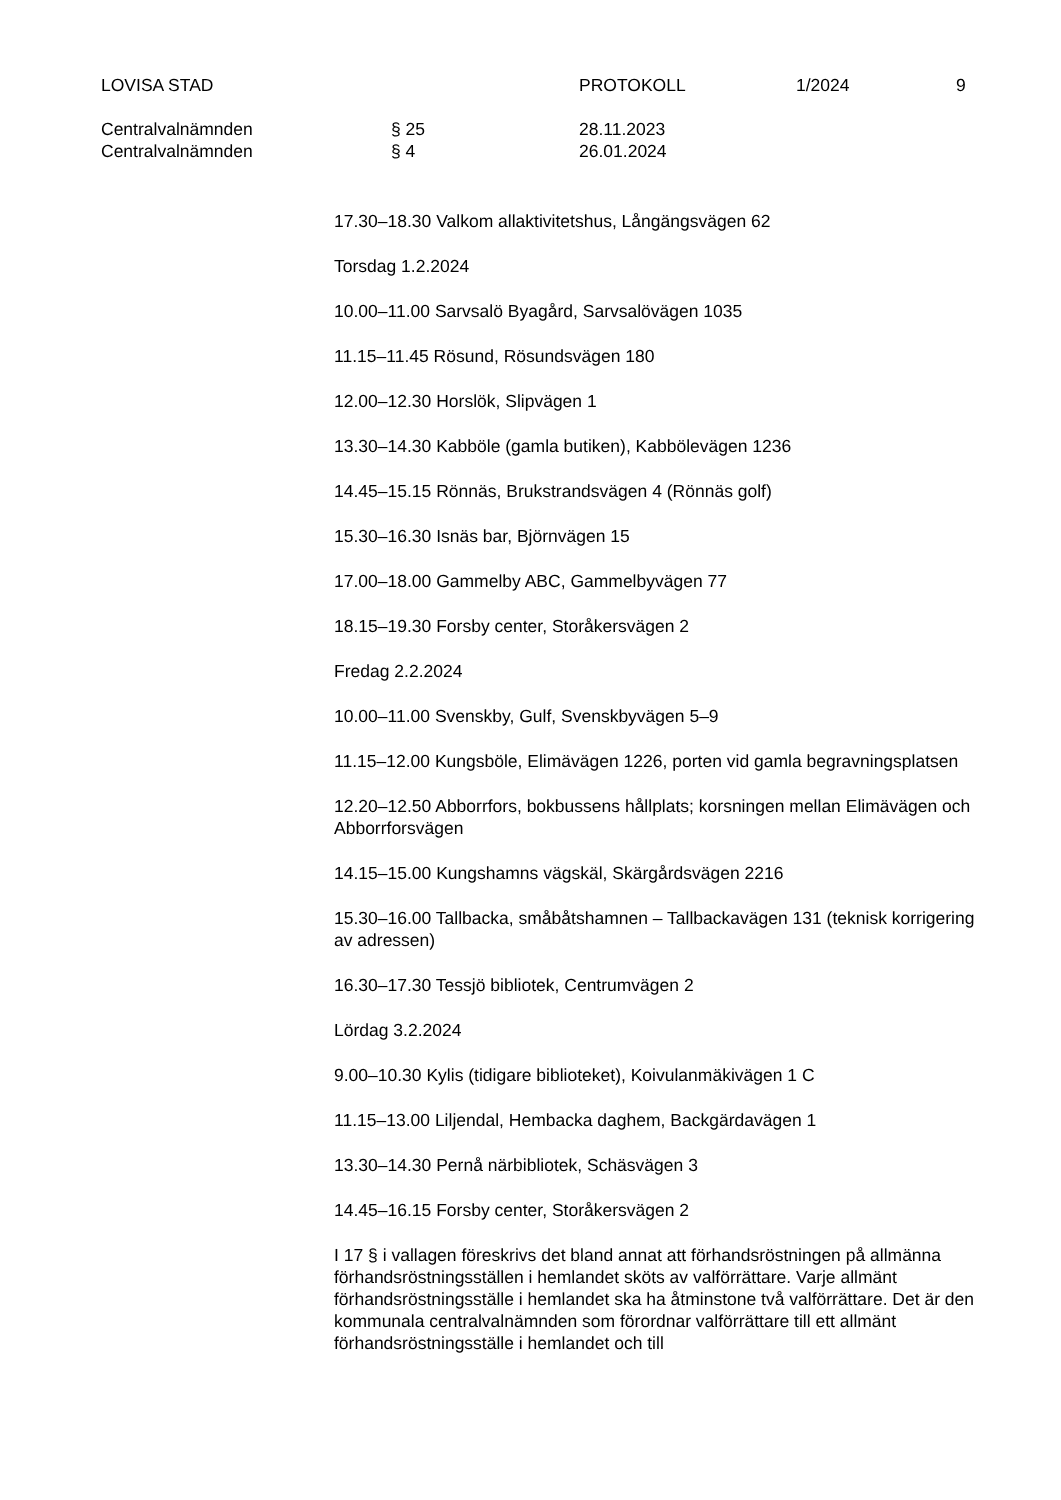LOVISA STAD PROTOKOLL 1/2024 9
Centralvalnämnden § 25 28.11.2023
Centralvalnämnden § 4 26.01.2024
17.30–18.30 Valkom allaktivitetshus, Långängsvägen 62
Torsdag 1.2.2024
10.00–11.00 Sarvsalö Byagård, Sarvsalövägen 1035
11.15–11.45 Rösund, Rösundsvägen 180
12.00–12.30 Horslök, Slipvägen 1
13.30–14.30 Kabböle (gamla butiken), Kabbölevägen 1236
14.45–15.15 Rönnäs, Brukstrandsvägen 4 (Rönnäs golf)
15.30–16.30 Isnäs bar, Björnvägen 15
17.00–18.00 Gammelby ABC, Gammelbyvägen 77
18.15–19.30 Forsby center, Storåkersvägen 2
Fredag 2.2.2024
10.00–11.00 Svenskby, Gulf, Svenskbyvägen 5–9
11.15–12.00 Kungsböle, Elimävägen 1226, porten vid gamla begravningsplatsen
12.20–12.50 Abborrfors, bokbussens hållplats; korsningen mellan Elimävägen och Abborrforsvägen
14.15–15.00 Kungshamns vägskäl, Skärgårdsvägen 2216
15.30–16.00 Tallbacka, småbåtshamnen – Tallbackavägen 131 (teknisk korrigering av adressen)
16.30–17.30 Tessjö bibliotek, Centrumvägen 2
Lördag 3.2.2024
9.00–10.30 Kylis (tidigare biblioteket), Koivulanmäkivägen 1 C
11.15–13.00 Liljendal, Hembacka daghem, Backgärdavägen 1
13.30–14.30 Pernå närbibliotek, Schäsvägen 3
14.45–16.15 Forsby center, Storåkersvägen 2
I 17 § i vallagen föreskrivs det bland annat att förhandsröstningen på allmänna förhandsröstningsställen i hemlandet sköts av valförrättare. Varje allmänt förhandsröstningsställe i hemlandet ska ha åtminstone två valförrättare. Det är den kommunala centralvalnämnden som förordnar valförrättare till ett allmänt förhandsröstningsställe i hemlandet och till